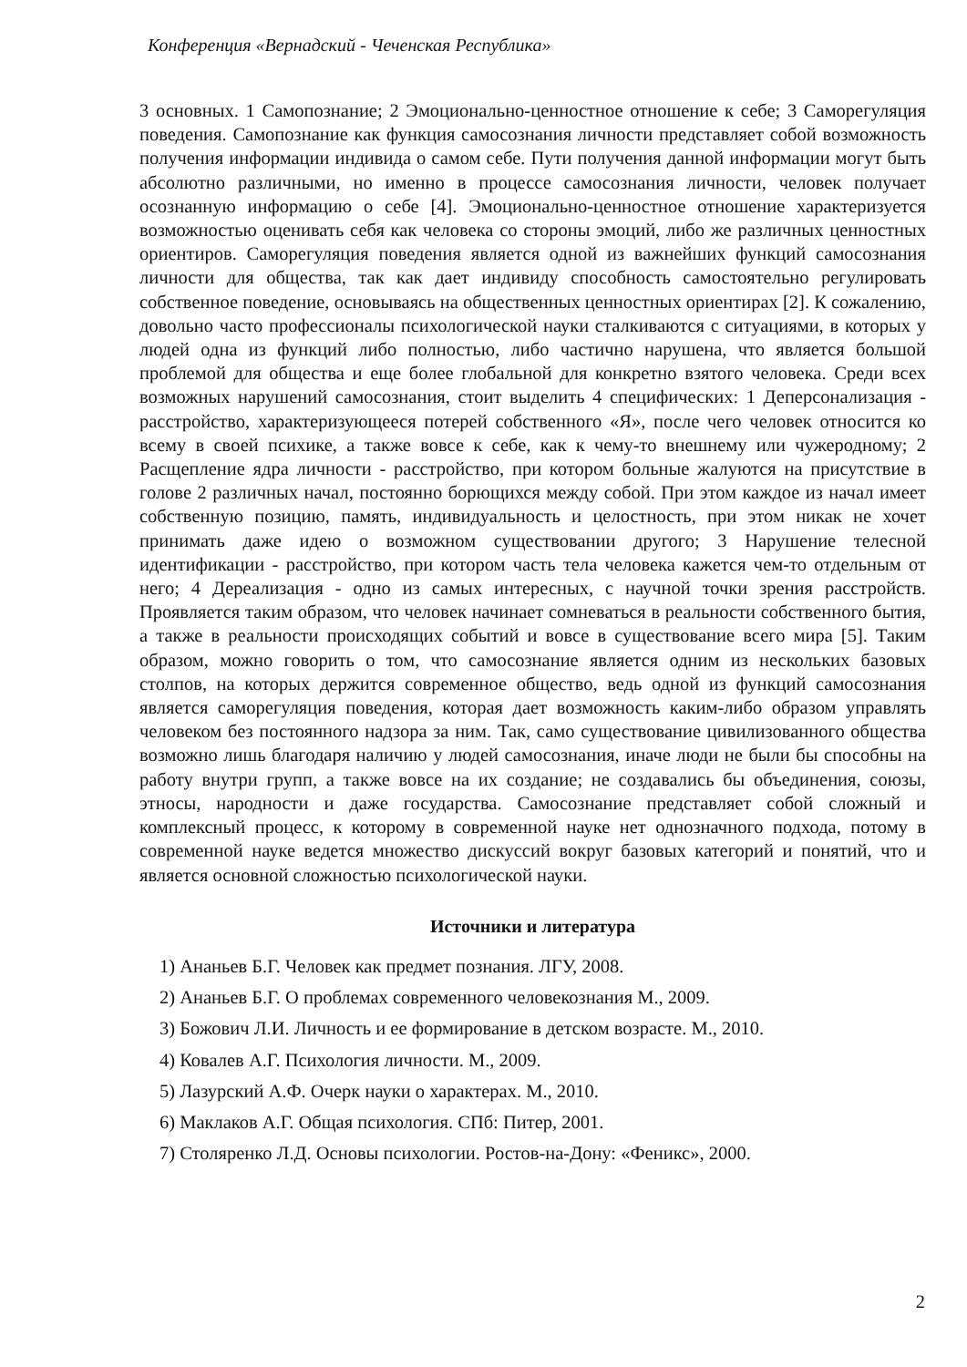Конференция «Вернадский - Чеченская Республика»
3 основных. 1 Самопознание; 2 Эмоционально-ценностное отношение к себе; 3 Саморегуляция поведения. Самопознание как функция самосознания личности представляет собой возможность получения информации индивида о самом себе. Пути получения данной информации могут быть абсолютно различными, но именно в процессе самосознания личности, человек получает осознанную информацию о себе [4]. Эмоционально-ценностное отношение характеризуется возможностью оценивать себя как человека со стороны эмоций, либо же различных ценностных ориентиров. Саморегуляция поведения является одной из важнейших функций самосознания личности для общества, так как дает индивиду способность самостоятельно регулировать собственное поведение, основываясь на общественных ценностных ориентирах [2]. К сожалению, довольно часто профессионалы психологической науки сталкиваются с ситуациями, в которых у людей одна из функций либо полностью, либо частично нарушена, что является большой проблемой для общества и еще более глобальной для конкретно взятого человека. Среди всех возможных нарушений самосознания, стоит выделить 4 специфических: 1 Деперсонализация - расстройство, характеризующееся потерей собственного «Я», после чего человек относится ко всему в своей психике, а также вовсе к себе, как к чему-то внешнему или чужеродному; 2 Расщепление ядра личности - расстройство, при котором больные жалуются на присутствие в голове 2 различных начал, постоянно борющихся между собой. При этом каждое из начал имеет собственную позицию, память, индивидуальность и целостность, при этом никак не хочет принимать даже идею о возможном существовании другого; 3 Нарушение телесной идентификации - расстройство, при котором часть тела человека кажется чем-то отдельным от него; 4 Дереализация - одно из самых интересных, с научной точки зрения расстройств. Проявляется таким образом, что человек начинает сомневаться в реальности собственного бытия, а также в реальности происходящих событий и вовсе в существование всего мира [5]. Таким образом, можно говорить о том, что самосознание является одним из нескольких базовых столпов, на которых держится современное общество, ведь одной из функций самосознания является саморегуляция поведения, которая дает возможность каким-либо образом управлять человеком без постоянного надзора за ним. Так, само существование цивилизованного общества возможно лишь благодаря наличию у людей самосознания, иначе люди не были бы способны на работу внутри групп, а также вовсе на их создание; не создавались бы объединения, союзы, этносы, народности и даже государства. Самосознание представляет собой сложный и комплексный процесс, к которому в современной науке нет однозначного подхода, потому в современной науке ведется множество дискуссий вокруг базовых категорий и понятий, что и является основной сложностью психологической науки.
Источники и литература
1) Ананьев Б.Г. Человек как предмет познания. ЛГУ, 2008.
2) Ананьев Б.Г. О проблемах современного человекознания М., 2009.
3) Божович Л.И. Личность и ее формирование в детском возрасте. М., 2010.
4) Ковалев А.Г. Психология личности. М., 2009.
5) Лазурский А.Ф. Очерк науки о характерах. М., 2010.
6) Маклаков А.Г. Общая психология. СПб: Питер, 2001.
7) Столяренко Л.Д. Основы психологии. Ростов-на-Дону: «Феникс», 2000.
2